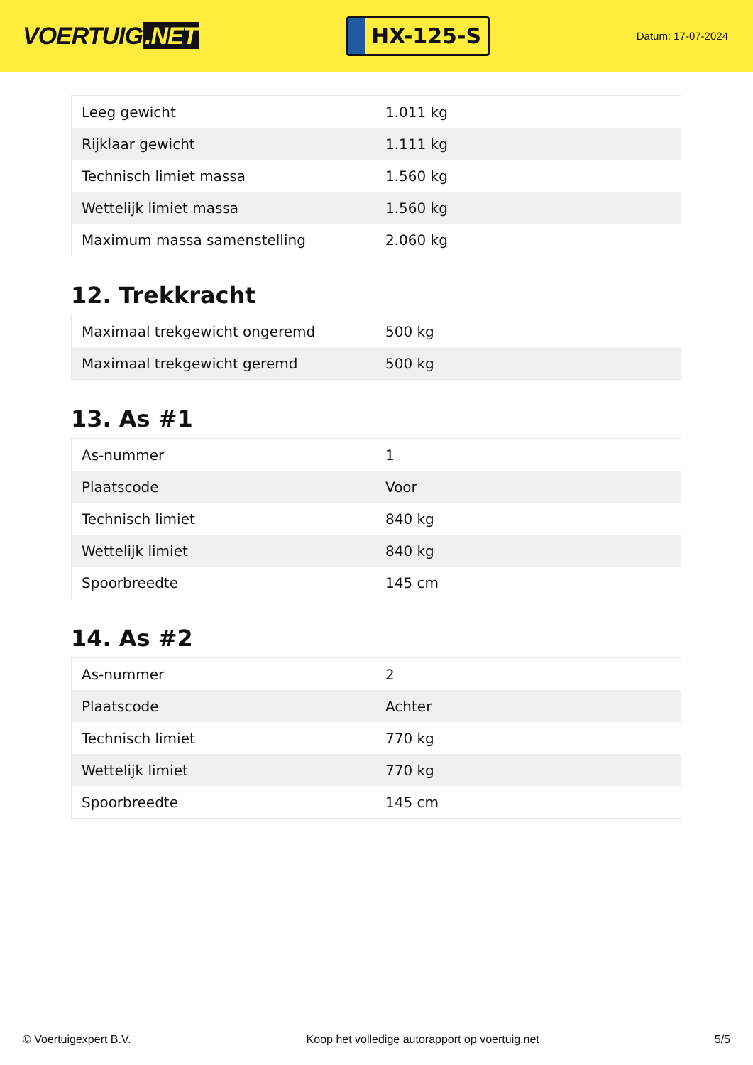VOERTUIG.NET
HX-125-S
Datum: 17-07-2024
| Leeg gewicht | 1.011 kg |
| Rijklaar gewicht | 1.111 kg |
| Technisch limiet massa | 1.560 kg |
| Wettelijk limiet massa | 1.560 kg |
| Maximum massa samenstelling | 2.060 kg |
12. Trekkracht
| Maximaal trekgewicht ongeremd | 500 kg |
| Maximaal trekgewicht geremd | 500 kg |
13. As #1
| As-nummer | 1 |
| Plaatscode | Voor |
| Technisch limiet | 840 kg |
| Wettelijk limiet | 840 kg |
| Spoorbreedte | 145 cm |
14. As #2
| As-nummer | 2 |
| Plaatscode | Achter |
| Technisch limiet | 770 kg |
| Wettelijk limiet | 770 kg |
| Spoorbreedte | 145 cm |
© Voertuigexpert B.V. Koop het volledige autorapport op voertuig.net 5/5